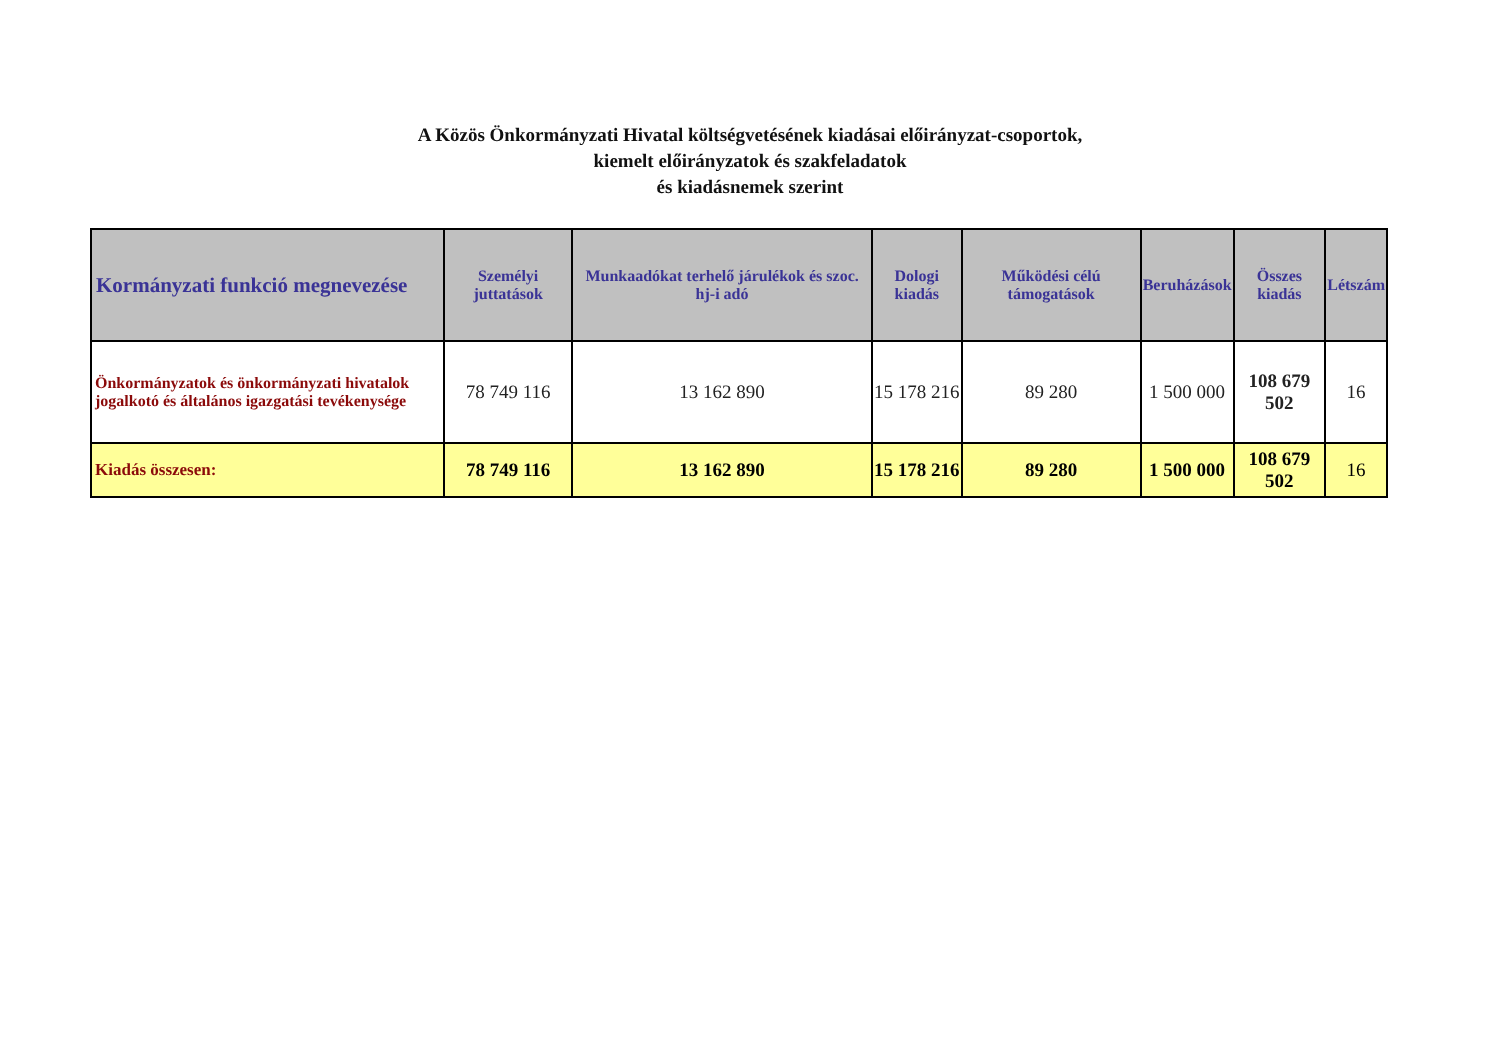A Közös Önkormányzati Hivatal költségvetésének kiadásai előirányzat-csoportok,
kiemelt előirányzatok és szakfeladatok
és kiadásnemek szerint
| Kormányzati funkció megnevezése | Személyi juttatások | Munkaadókat terhelő járulékok és szoc. hj-i adó | Dologi kiadás | Működési célú támogatások | Beruházások | Összes kiadás | Létszám |
| --- | --- | --- | --- | --- | --- | --- | --- |
| Önkormányzatok és önkormányzati hivatalok jogalkotó és általános igazgatási tevékenysége | 78 749 116 | 13 162 890 | 15 178 216 | 89 280 | 1 500 000 | 108 679 502 | 16 |
| Kiadás összesen: | 78 749 116 | 13 162 890 | 15 178 216 | 89 280 | 1 500 000 | 108 679 502 | 16 |